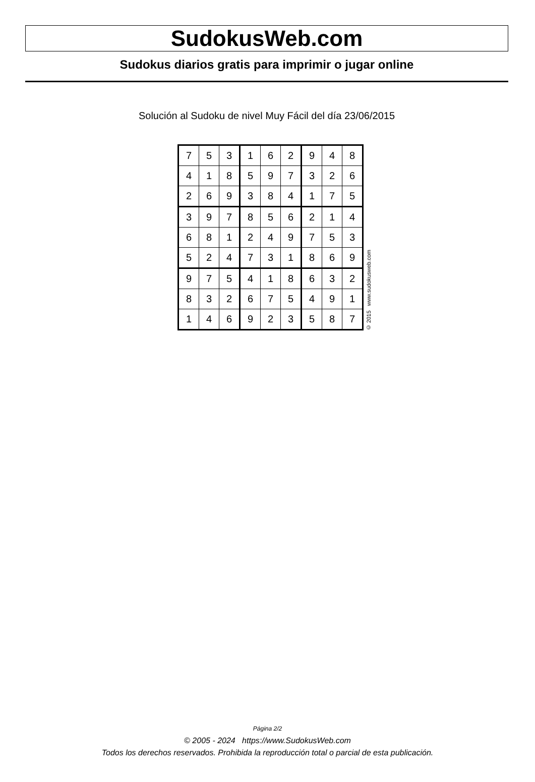SudokusWeb.com
Sudokus diarios gratis para imprimir o jugar online
Solución al Sudoku de nivel Muy Fácil del día 23/06/2015
| 7 | 5 | 3 | 1 | 6 | 2 | 9 | 4 | 8 |
| 4 | 1 | 8 | 5 | 9 | 7 | 3 | 2 | 6 |
| 2 | 6 | 9 | 3 | 8 | 4 | 1 | 7 | 5 |
| 3 | 9 | 7 | 8 | 5 | 6 | 2 | 1 | 4 |
| 6 | 8 | 1 | 2 | 4 | 9 | 7 | 5 | 3 |
| 5 | 2 | 4 | 7 | 3 | 1 | 8 | 6 | 9 |
| 9 | 7 | 5 | 4 | 1 | 8 | 6 | 3 | 2 |
| 8 | 3 | 2 | 6 | 7 | 5 | 4 | 9 | 1 |
| 1 | 4 | 6 | 9 | 2 | 3 | 5 | 8 | 7 |
© 2015 www.sudokusweb.com
Página 2/2
© 2005 - 2024 https://www.SudokusWeb.com
Todos los derechos reservados. Prohibida la reproducción total o parcial de esta publicación.